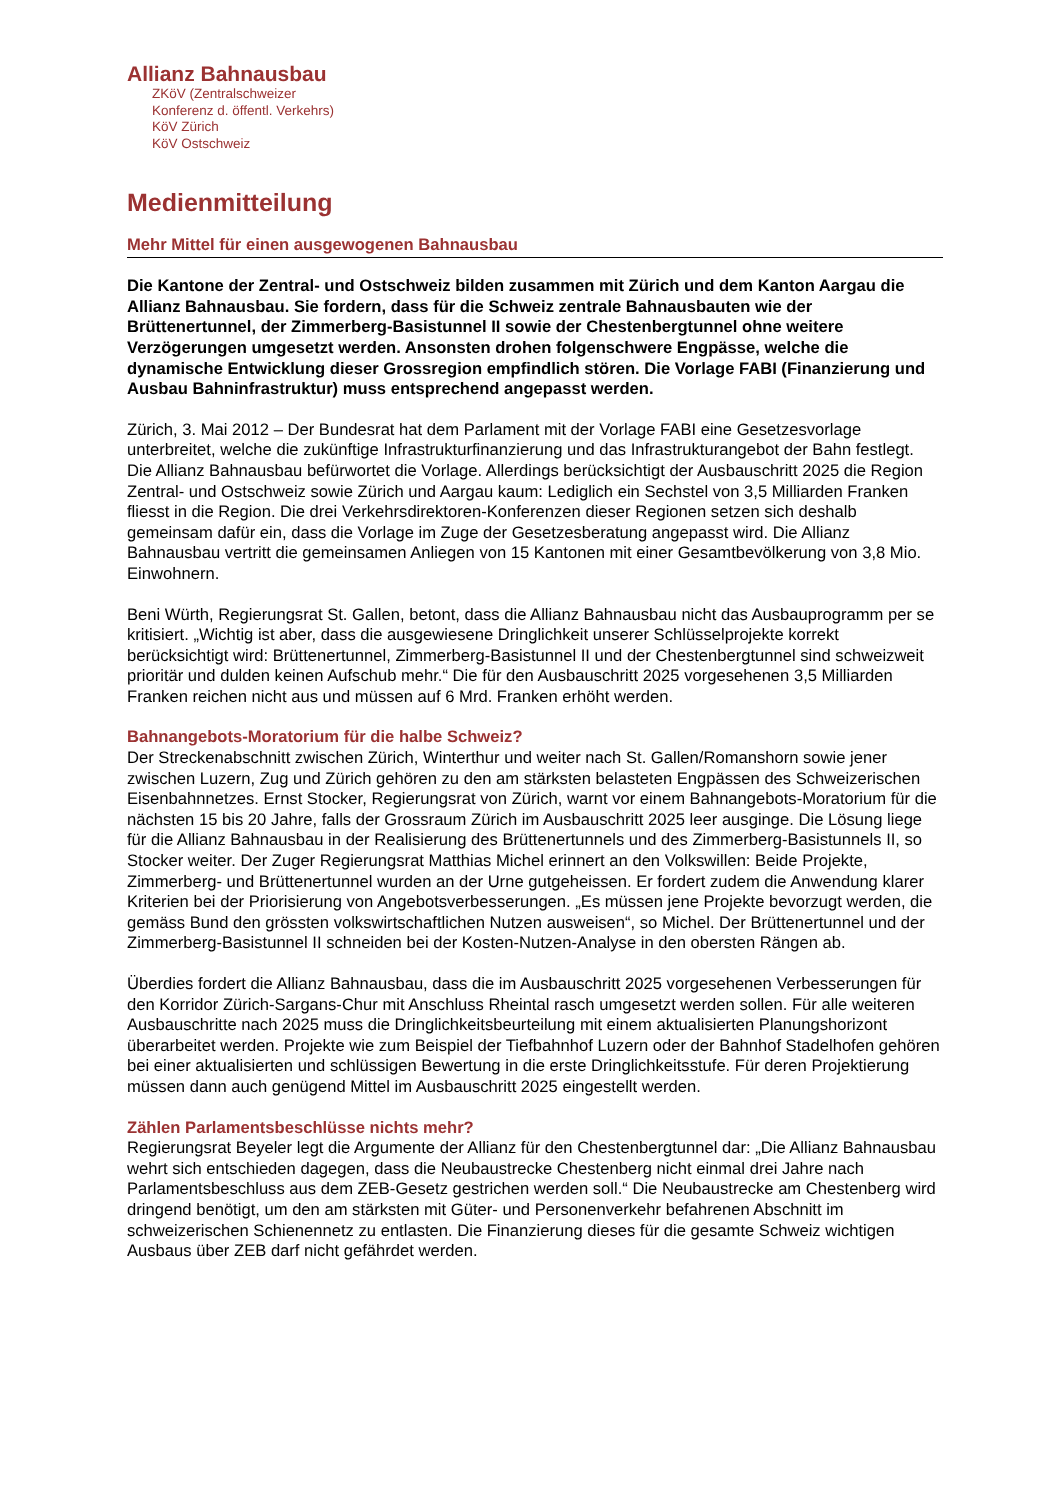Allianz Bahnausbau
ZKöV (Zentralschweizer
Konferenz d. öffentl. Verkehrs)
KöV Zürich
KöV Ostschweiz
Medienmitteilung
Mehr Mittel für einen ausgewogenen Bahnausbau
Die Kantone der Zentral- und Ostschweiz bilden zusammen mit Zürich und dem Kanton Aargau die Allianz Bahnausbau. Sie fordern, dass für die Schweiz zentrale Bahnausbauten wie der Brüttenertunnel, der Zimmerberg-Basistunnel II sowie der Chestenbergtunnel ohne weitere Verzögerungen umgesetzt werden. Ansonsten drohen folgenschwere Engpässe, welche die dynamische Entwicklung dieser Grossregion empfindlich stören. Die Vorlage FABI (Finanzierung und Ausbau Bahninfrastruktur) muss entsprechend angepasst werden.
Zürich, 3. Mai 2012 – Der Bundesrat hat dem Parlament mit der Vorlage FABI eine Gesetzesvorlage unterbreitet, welche die zukünftige Infrastrukturfinanzierung und das Infrastrukturangebot der Bahn festlegt. Die Allianz Bahnausbau befürwortet die Vorlage. Allerdings berücksichtigt der Ausbauschritt 2025 die Region Zentral- und Ostschweiz sowie Zürich und Aargau kaum: Lediglich ein Sechstel von 3,5 Milliarden Franken fliesst in die Region. Die drei Verkehrsdirektoren-Konferenzen dieser Regionen setzen sich deshalb gemeinsam dafür ein, dass die Vorlage im Zuge der Gesetzesberatung angepasst wird. Die Allianz Bahnausbau vertritt die gemeinsamen Anliegen von 15 Kantonen mit einer Gesamtbevölkerung von 3,8 Mio. Einwohnern.
Beni Würth, Regierungsrat St. Gallen, betont, dass die Allianz Bahnausbau nicht das Ausbauprogramm per se kritisiert. „Wichtig ist aber, dass die ausgewiesene Dringlichkeit unserer Schlüsselprojekte korrekt berücksichtigt wird: Brüttenertunnel, Zimmerberg-Basistunnel II und der Chestenbergtunnel sind schweizweit prioritär und dulden keinen Aufschub mehr.“ Die für den Ausbauschritt 2025 vorgesehenen 3,5 Milliarden Franken reichen nicht aus und müssen auf 6 Mrd. Franken erhöht werden.
Bahnangebots-Moratorium für die halbe Schweiz?
Der Streckenabschnitt zwischen Zürich, Winterthur und weiter nach St. Gallen/Romanshorn sowie jener zwischen Luzern, Zug und Zürich gehören zu den am stärksten belasteten Engpässen des Schweizerischen Eisenbahnnetzes. Ernst Stocker, Regierungsrat von Zürich, warnt vor einem Bahnangebots-Moratorium für die nächsten 15 bis 20 Jahre, falls der Grossraum Zürich im Ausbauschritt 2025 leer ausginge. Die Lösung liege für die Allianz Bahnausbau in der Realisierung des Brüttenertunnels und des Zimmerberg-Basistunnels II, so Stocker weiter. Der Zuger Regierungsrat Matthias Michel erinnert an den Volkswillen: Beide Projekte, Zimmerberg- und Brüttenertunnel wurden an der Urne gutgeheissen. Er fordert zudem die Anwendung klarer Kriterien bei der Priorisierung von Angebotsverbesserungen. „Es müssen jene Projekte bevorzugt werden, die gemäss Bund den grössten volkswirtschaftlichen Nutzen ausweisen“, so Michel. Der Brüttenertunnel und der Zimmerberg-Basistunnel II schneiden bei der Kosten-Nutzen-Analyse in den obersten Rängen ab.
Überdies fordert die Allianz Bahnausbau, dass die im Ausbauschritt 2025 vorgesehenen Verbesserungen für den Korridor Zürich-Sargans-Chur mit Anschluss Rheintal rasch umgesetzt werden sollen. Für alle weiteren Ausbauschritte nach 2025 muss die Dringlichkeitsbeurteilung mit einem aktualisierten Planungshorizont überarbeitet werden. Projekte wie zum Beispiel der Tiefbahnhof Luzern oder der Bahnhof Stadelhofen gehören bei einer aktualisierten und schlüssigen Bewertung in die erste Dringlichkeitsstufe. Für deren Projektierung müssen dann auch genügend Mittel im Ausbauschritt 2025 eingestellt werden.
Zählen Parlamentsbeschlüsse nichts mehr?
Regierungsrat Beyeler legt die Argumente der Allianz für den Chestenbergtunnel dar: „Die Allianz Bahnausbau wehrt sich entschieden dagegen, dass die Neubaustrecke Chestenberg nicht einmal drei Jahre nach Parlamentsbeschluss aus dem ZEB-Gesetz gestrichen werden soll.“ Die Neubaustrecke am Chestenberg wird dringend benötigt, um den am stärksten mit Güter- und Personenverkehr befahrenen Abschnitt im schweizerischen Schienennetz zu entlasten. Die Finanzierung dieses für die gesamte Schweiz wichtigen Ausbaus über ZEB darf nicht gefährdet werden.